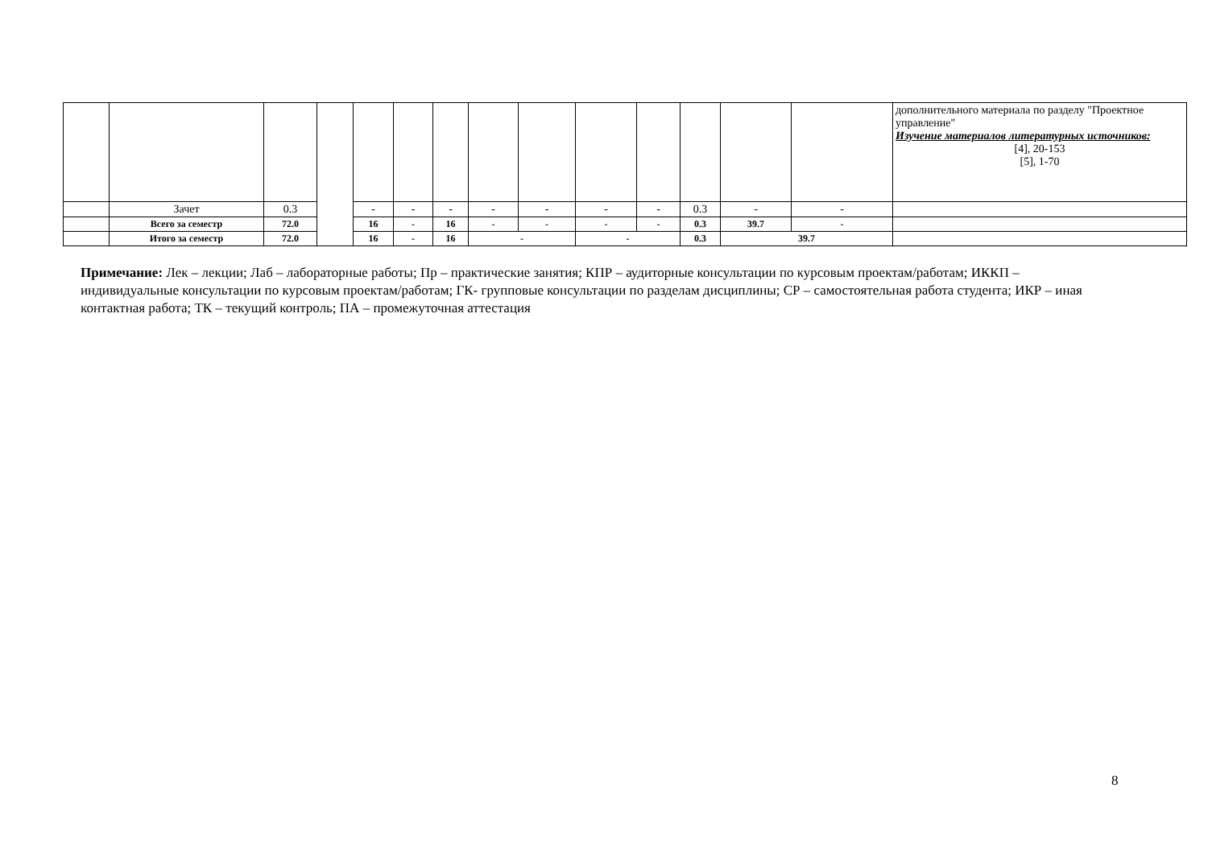| | | | | | | | | | | | | | | дополнительного материала по разделу "Проектное управление" Изучение материалов литературных источников: [4], 20-153 [5], 1-70 |
| | Зачет | 0.3 | | - | - | - | - | - | - | - | 0.3 | - | - | |
| | Всего за семестр | 72.0 | | 16 | - | 16 | - | - | - | - | 0.3 | 39.7 | - | |
| | Итого за семестр | 72.0 | | 16 | - | 16 | - | | - | | 0.3 | 39.7 | | |
Примечание: Лек – лекции; Лаб – лабораторные работы; Пр – практические занятия; КПР – аудиторные консультации по курсовым проектам/работам; ИККП – индивидуальные консультации по курсовым проектам/работам; ГК- групповые консультации по разделам дисциплины; СР – самостоятельная работа студента; ИКР – иная контактная работа; ТК – текущий контроль; ПА – промежуточная аттестация
8